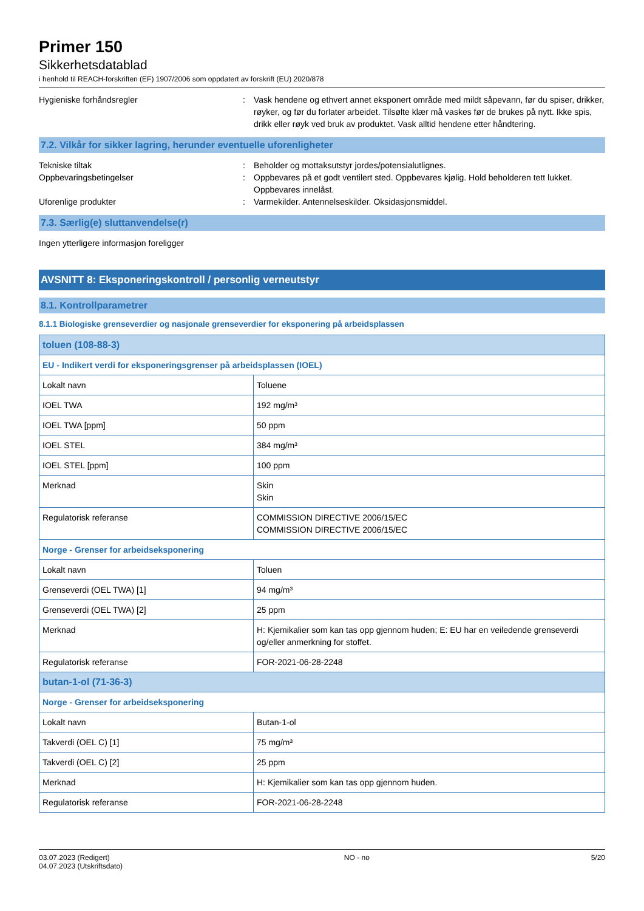Primer 150
Sikkerhetsdatablad
i henhold til REACH-forskriften (EF) 1907/2006 som oppdatert av forskrift (EU) 2020/878
Hygieniske forhåndsregler : Vask hendene og ethvert annet eksponert område med mildt såpevann, før du spiser, drikker, røyker, og før du forlater arbeidet. Tilsølte klær må vaskes før de brukes på nytt. Ikke spis, drikk eller røyk ved bruk av produktet. Vask alltid hendene etter håndtering.
7.2. Vilkår for sikker lagring, herunder eventuelle uforenligheter
Tekniske tiltak : Beholder og mottaksutstyr jordes/potensialutlignes.
Oppbevaringsbetingelser : Oppbevares på et godt ventilert sted. Oppbevares kjølig. Hold beholderen tett lukket. Oppbevares innelåst.
Uforenlige produkter : Varmekilder. Antennelseskilder. Oksidasjonsmiddel.
7.3. Særlig(e) sluttanvendelse(r)
Ingen ytterligere informasjon foreligger
AVSNITT 8: Eksponeringskontroll / personlig verneutstyr
8.1. Kontrollparametrer
8.1.1 Biologiske grenseverdier og nasjonale grenseverdier for eksponering på arbeidsplassen
| toluen (108-88-3) | |
| --- | --- |
| EU - Indikert verdi for eksponeringsgrenser på arbeidsplassen (IOEL) | |
| Lokalt navn | Toluene |
| IOEL TWA | 192 mg/m³ |
| IOEL TWA [ppm] | 50 ppm |
| IOEL STEL | 384 mg/m³ |
| IOEL STEL [ppm] | 100 ppm |
| Merknad | Skin Skin |
| Regulatorisk referanse | COMMISSION DIRECTIVE 2006/15/EC COMMISSION DIRECTIVE 2006/15/EC |
| Norge - Grenser for arbeidseksponering | |
| Lokalt navn | Toluen |
| Grenseverdi (OEL TWA) [1] | 94 mg/m³ |
| Grenseverdi (OEL TWA) [2] | 25 ppm |
| Merknad | H: Kjemikalier som kan tas opp gjennom huden; E: EU har en veiledende grenseverdi og/eller anmerkning for stoffet. |
| Regulatorisk referanse | FOR-2021-06-28-2248 |
| butan-1-ol (71-36-3) | |
| Norge - Grenser for arbeidseksponering | |
| Lokalt navn | Butan-1-ol |
| Takverdi (OEL C) [1] | 75 mg/m³ |
| Takverdi (OEL C) [2] | 25 ppm |
| Merknad | H: Kjemikalier som kan tas opp gjennom huden. |
| Regulatorisk referanse | FOR-2021-06-28-2248 |
03.07.2023 (Redigert)
04.07.2023 (Utskriftsdato)
NO - no 5/20